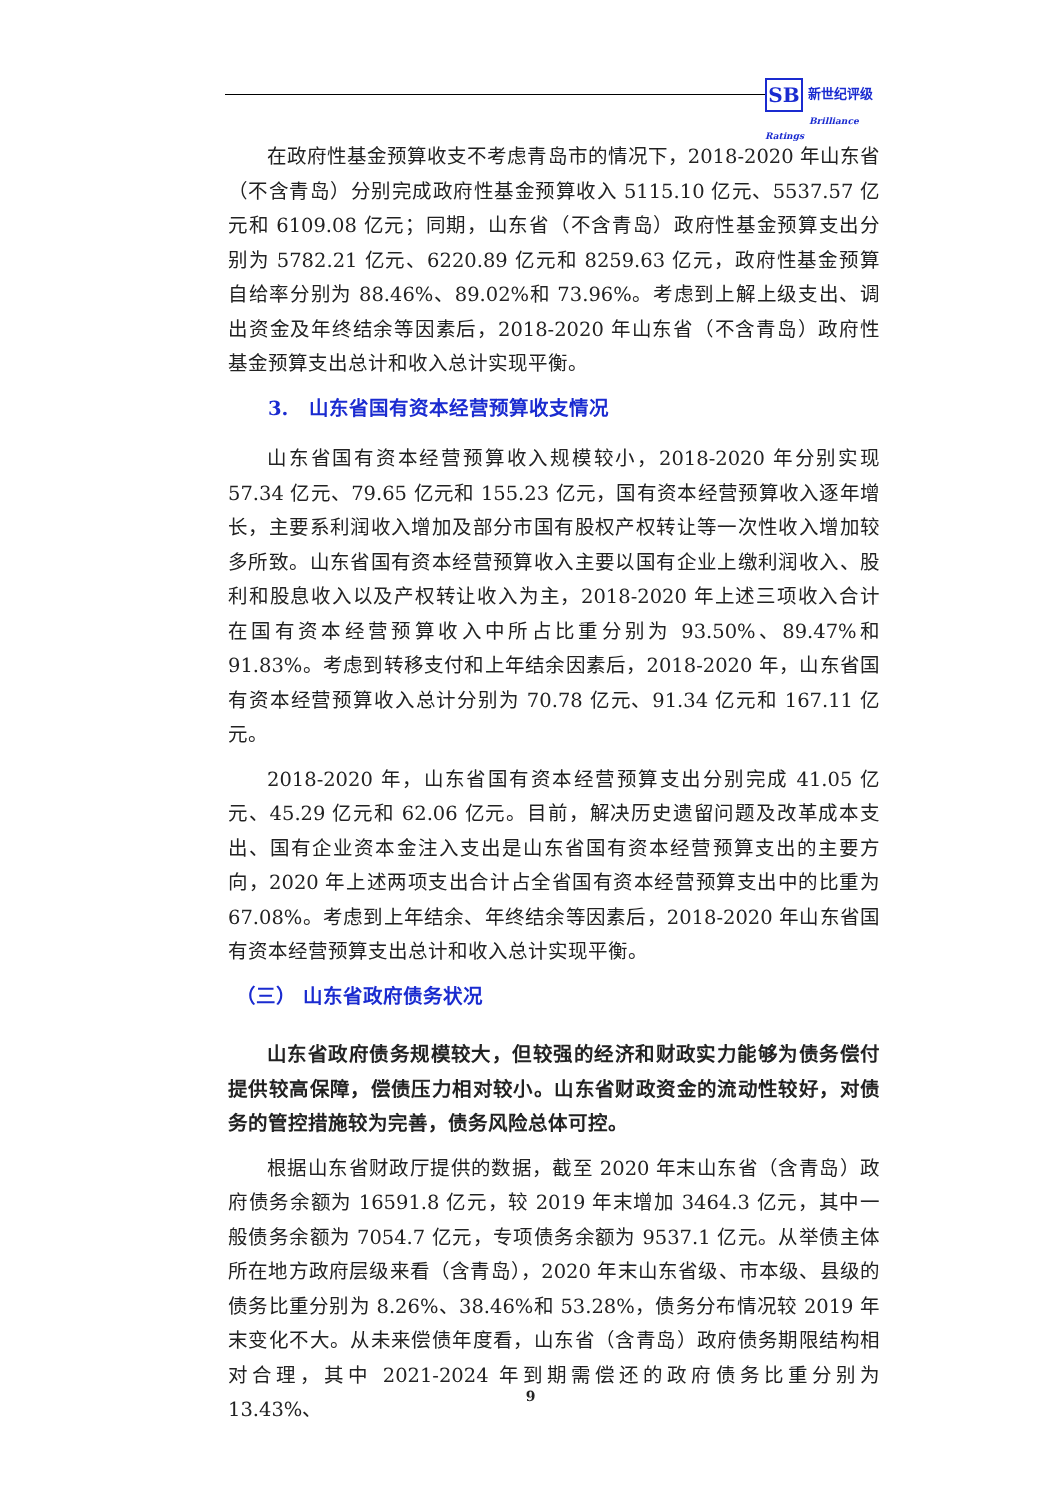SB 新世纪评级
Brilliance Ratings
在政府性基金预算收支不考虑青岛市的情况下，2018-2020 年山东省（不含青岛）分别完成政府性基金预算收入 5115.10 亿元、5537.57 亿元和 6109.08 亿元；同期，山东省（不含青岛）政府性基金预算支出分别为 5782.21 亿元、6220.89 亿元和 8259.63 亿元，政府性基金预算自给率分别为 88.46%、89.02%和 73.96%。考虑到上解上级支出、调出资金及年终结余等因素后，2018-2020 年山东省（不含青岛）政府性基金预算支出总计和收入总计实现平衡。
3. 山东省国有资本经营预算收支情况
山东省国有资本经营预算收入规模较小，2018-2020 年分别实现 57.34 亿元、79.65 亿元和 155.23 亿元，国有资本经营预算收入逐年增长，主要系利润收入增加及部分市国有股权产权转让等一次性收入增加较多所致。山东省国有资本经营预算收入主要以国有企业上缴利润收入、股利和股息收入以及产权转让收入为主，2018-2020 年上述三项收入合计在国有资本经营预算收入中所占比重分别为 93.50%、89.47%和 91.83%。考虑到转移支付和上年结余因素后，2018-2020 年，山东省国有资本经营预算收入总计分别为 70.78 亿元、91.34 亿元和 167.11 亿元。
2018-2020 年，山东省国有资本经营预算支出分别完成 41.05 亿元、45.29 亿元和 62.06 亿元。目前，解决历史遗留问题及改革成本支出、国有企业资本金注入支出是山东省国有资本经营预算支出的主要方向，2020 年上述两项支出合计占全省国有资本经营预算支出中的比重为 67.08%。考虑到上年结余、年终结余等因素后，2018-2020 年山东省国有资本经营预算支出总计和收入总计实现平衡。
（三） 山东省政府债务状况
山东省政府债务规模较大，但较强的经济和财政实力能够为债务偿付提供较高保障，偿债压力相对较小。山东省财政资金的流动性较好，对债务的管控措施较为完善，债务风险总体可控。
根据山东省财政厅提供的数据，截至 2020 年末山东省（含青岛）政府债务余额为 16591.8 亿元，较 2019 年末增加 3464.3 亿元，其中一般债务余额为 7054.7 亿元，专项债务余额为 9537.1 亿元。从举债主体所在地方政府层级来看（含青岛），2020 年末山东省级、市本级、县级的债务比重分别为 8.26%、38.46%和 53.28%，债务分布情况较 2019 年末变化不大。从未来偿债年度看，山东省（含青岛）政府债务期限结构相对合理，其中 2021-2024 年到期需偿还的政府债务比重分别为 13.43%、
9